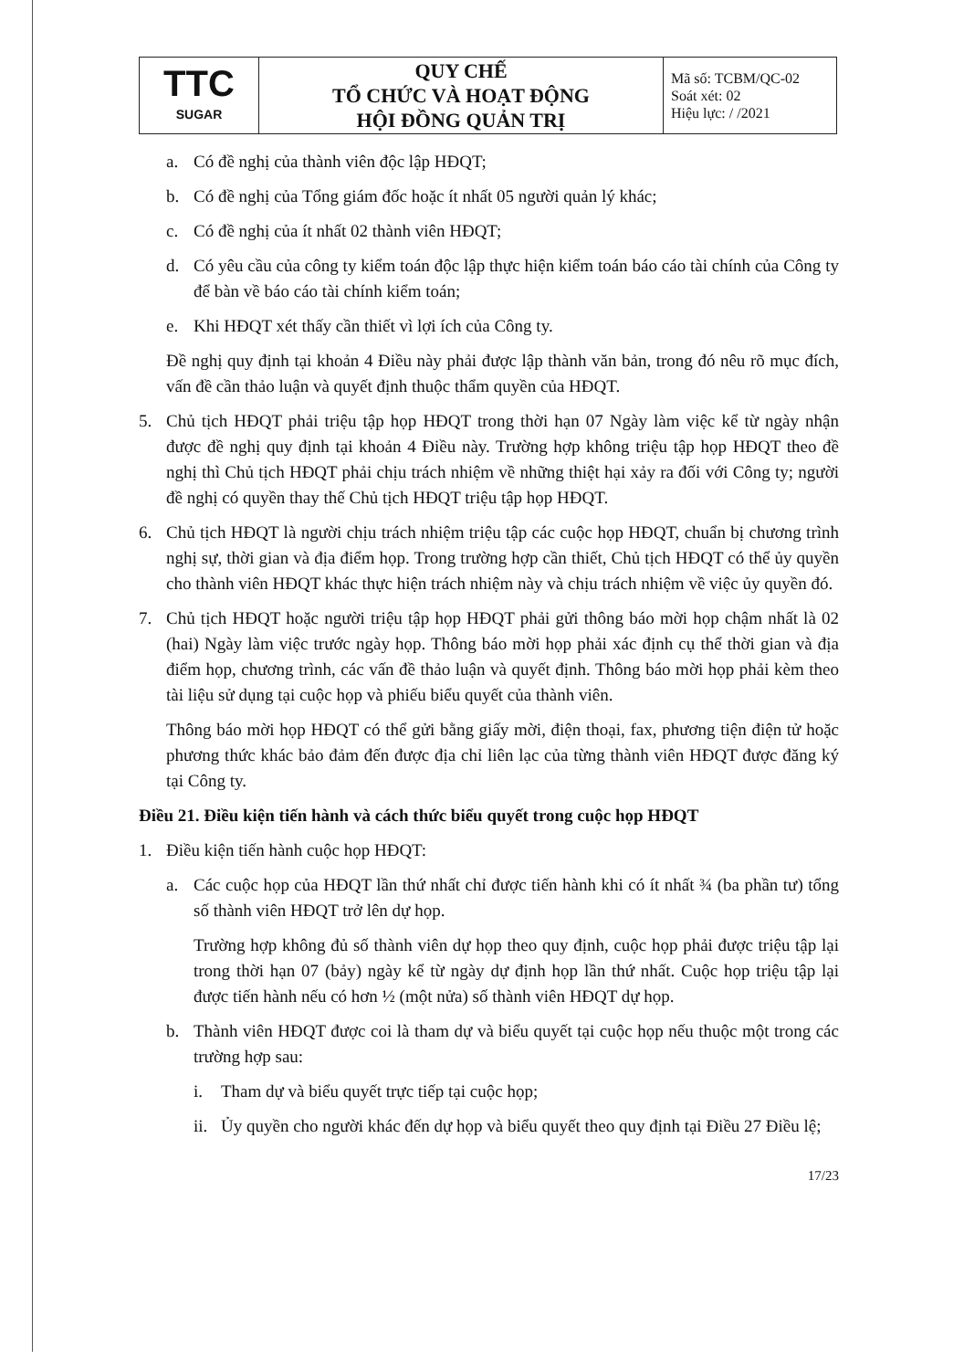| TTC SUGAR | QUY CHẾ TỔ CHỨC VÀ HOẠT ĐỘNG HỘI ĐỒNG QUẢN TRỊ | Mã số: TCBM/QC-02 Soát xét: 02 Hiệu lực: / /2021 |
a. Có đề nghị của thành viên độc lập HĐQT;
b. Có đề nghị của Tổng giám đốc hoặc ít nhất 05 người quản lý khác;
c. Có đề nghị của ít nhất 02 thành viên HĐQT;
d. Có yêu cầu của công ty kiểm toán độc lập thực hiện kiểm toán báo cáo tài chính của Công ty để bàn về báo cáo tài chính kiểm toán;
e. Khi HĐQT xét thấy cần thiết vì lợi ích của Công ty.
Đề nghị quy định tại khoản 4 Điều này phải được lập thành văn bản, trong đó nêu rõ mục đích, vấn đề cần thảo luận và quyết định thuộc thẩm quyền của HĐQT.
5. Chủ tịch HĐQT phải triệu tập họp HĐQT trong thời hạn 07 Ngày làm việc kể từ ngày nhận được đề nghị quy định tại khoản 4 Điều này. Trường hợp không triệu tập họp HĐQT theo đề nghị thì Chủ tịch HĐQT phải chịu trách nhiệm về những thiệt hại xảy ra đối với Công ty; người đề nghị có quyền thay thế Chủ tịch HĐQT triệu tập họp HĐQT.
6. Chủ tịch HĐQT là người chịu trách nhiệm triệu tập các cuộc họp HĐQT, chuẩn bị chương trình nghị sự, thời gian và địa điểm họp. Trong trường hợp cần thiết, Chủ tịch HĐQT có thể ủy quyền cho thành viên HĐQT khác thực hiện trách nhiệm này và chịu trách nhiệm về việc ủy quyền đó.
7. Chủ tịch HĐQT hoặc người triệu tập họp HĐQT phải gửi thông báo mời họp chậm nhất là 02 (hai) Ngày làm việc trước ngày họp. Thông báo mời họp phải xác định cụ thể thời gian và địa điểm họp, chương trình, các vấn đề thảo luận và quyết định. Thông báo mời họp phải kèm theo tài liệu sử dụng tại cuộc họp và phiếu biểu quyết của thành viên.
Thông báo mời họp HĐQT có thể gửi bằng giấy mời, điện thoại, fax, phương tiện điện tử hoặc phương thức khác bảo đảm đến được địa chỉ liên lạc của từng thành viên HĐQT được đăng ký tại Công ty.
Điều 21. Điều kiện tiến hành và cách thức biểu quyết trong cuộc họp HĐQT
1. Điều kiện tiến hành cuộc họp HĐQT:
a. Các cuộc họp của HĐQT lần thứ nhất chỉ được tiến hành khi có ít nhất ¾ (ba phần tư) tổng số thành viên HĐQT trở lên dự họp.
Trường hợp không đủ số thành viên dự họp theo quy định, cuộc họp phải được triệu tập lại trong thời hạn 07 (bảy) ngày kể từ ngày dự định họp lần thứ nhất. Cuộc họp triệu tập lại được tiến hành nếu có hơn ½ (một nửa) số thành viên HĐQT dự họp.
b. Thành viên HĐQT được coi là tham dự và biểu quyết tại cuộc họp nếu thuộc một trong các trường hợp sau:
i. Tham dự và biểu quyết trực tiếp tại cuộc họp;
ii. Ủy quyền cho người khác đến dự họp và biểu quyết theo quy định tại Điều 27 Điều lệ;
17/23